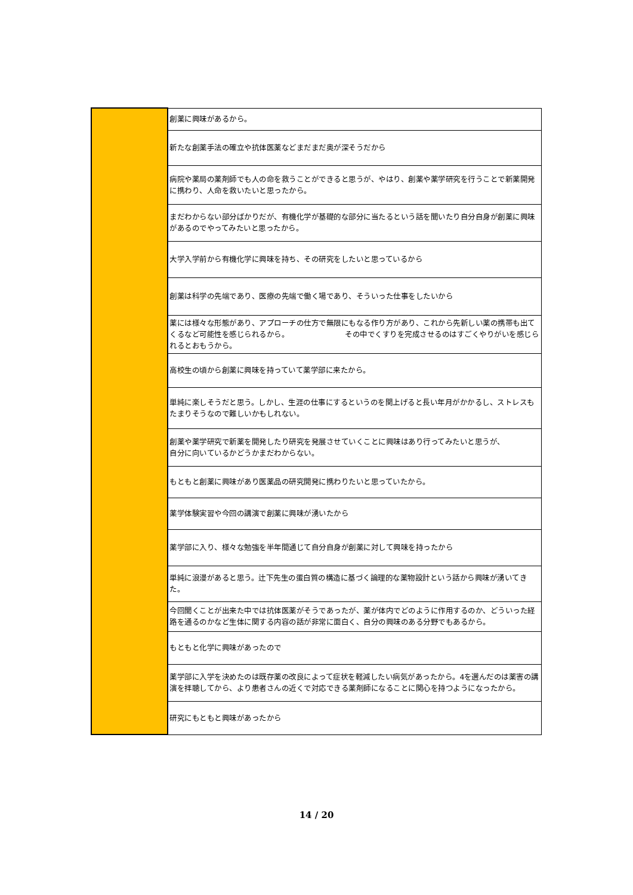| | 創薬に興味があるから。 |
| | 新たな創薬手法の確立や抗体医薬などまだまだ奥が深そうだから |
| | 病院や薬局の薬剤師でも人の命を救うことができると思うが、やはり、創薬や薬学研究を行うことで新薬開発に携わり、人命を救いたいと思ったから。 |
| | まだわからない部分ばかりだが、有機化学が基礎的な部分に当たるという話を聞いたり自分自身が創薬に興味があるのでやってみたいと思ったから。 |
| | 大学入学前から有機化学に興味を持ち、その研究をしたいと思っているから |
| | 創薬は科学の先端であり、医療の先端で働く場であり、そういった仕事をしたいから |
| | 薬には様々な形態があり、アプローチの仕方で無限にもなる作り方があり、これから先新しい薬の携帯も出てくるなど可能性を感じられるから。 その中でくすりを完成させるのはすごくやりがいを感じられるとおもうから。 |
| | 高校生の頃から創薬に興味を持っていて薬学部に来たから。 |
| | 単純に楽しそうだと思う。しかし、生涯の仕事にするというのを関上げると長い年月がかかるし、ストレスもたまりそうなので難しいかもしれない。 |
| | 創薬や薬学研究で新薬を開発したり研究を発展させていくことに興味はあり行ってみたいと思うが、 自分に向いているかどうかまだわからない。 |
| | もともと創薬に興味があり医薬品の研究開発に携わりたいと思っていたから。 |
| | 薬学体験実習や今回の講演で創薬に興味が湧いたから |
| | 薬学部に入り、様々な勉強を半年間通じて自分自身が創薬に対して興味を持ったから |
| | 単純に浪漫があると思う。辻下先生の蛋白質の構造に基づく論理的な薬物設計という話から興味が湧いてきた。 |
| | 今回聞くことが出来た中では抗体医薬がそうであったが、薬が体内でどのように作用するのか、どういった経路を通るのかなど生体に関する内容の話が非常に面白く、自分の興味のある分野でもあるから。 |
| | もともと化学に興味があったので |
| | 薬学部に入学を決めたのは既存薬の改良によって症状を軽減したい病気があったから。4を選んだのは薬害の講演を拝聴してから、より患者さんの近くで対応できる薬剤師になることに関心を持つようになったから。 |
| | 研究にもともと興味があったから |
14 / 20